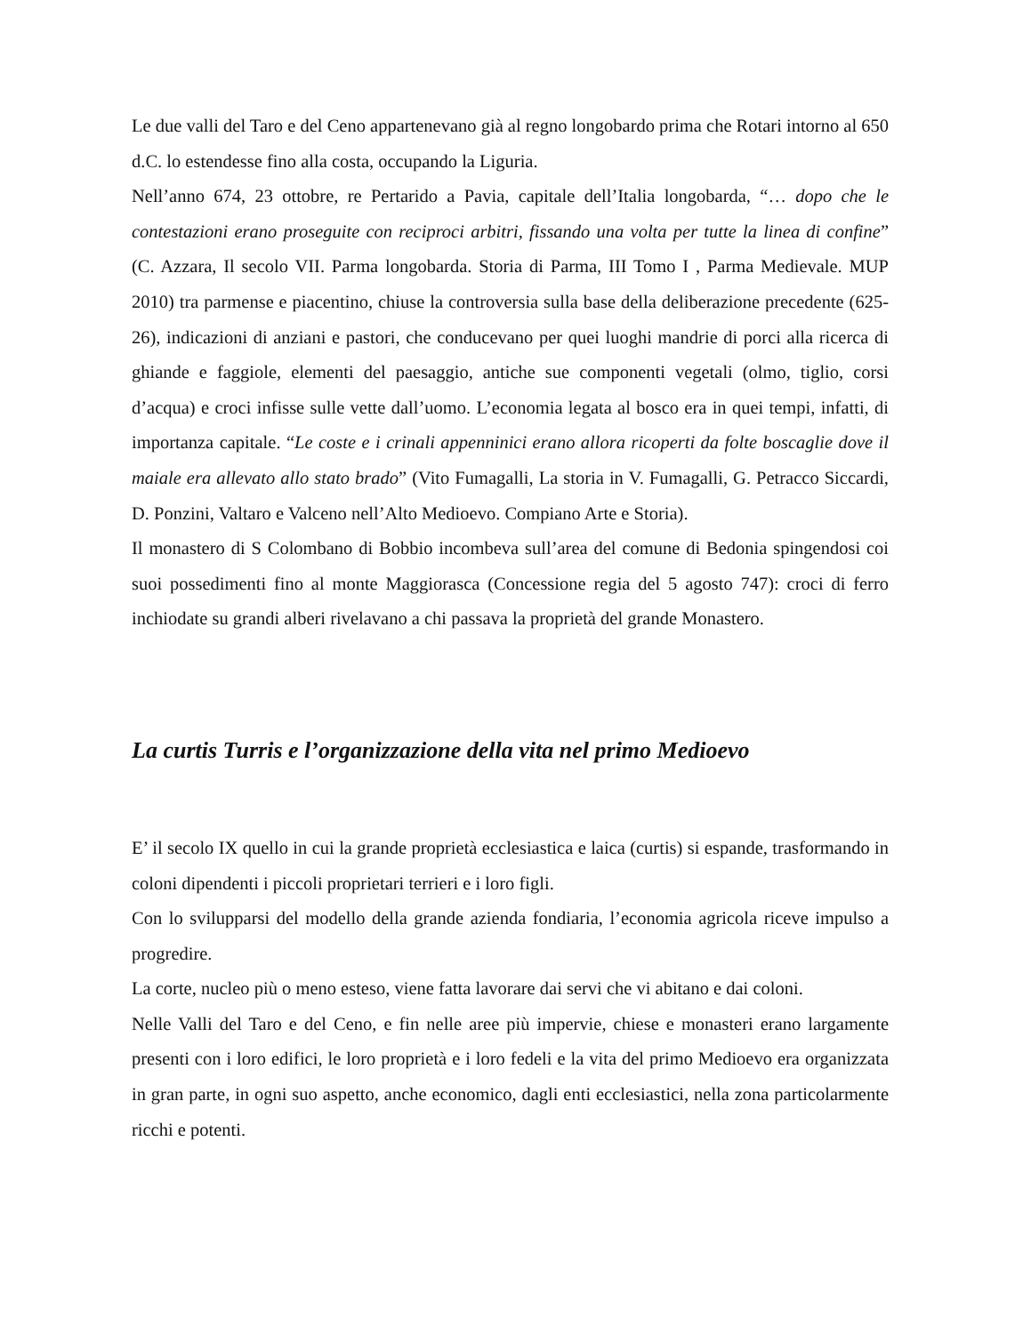Le due valli del Taro e del Ceno appartenevano già al regno longobardo prima che Rotari intorno al 650 d.C. lo estendesse fino alla costa, occupando la Liguria.
Nell’anno 674, 23 ottobre, re Pertarido a Pavia, capitale dell’Italia longobarda, “… dopo che le contestazioni erano proseguite con reciproci arbitri, fissando una volta per tutte la linea di confine” (C. Azzara, Il secolo VII. Parma longobarda. Storia di Parma, III Tomo I , Parma Medievale. MUP 2010) tra parmense e piacentino, chiuse la controversia sulla base della deliberazione precedente (625-26), indicazioni di anziani e pastori, che conducevano per quei luoghi mandrie di porci alla ricerca di ghiande e faggiole, elementi del paesaggio, antiche sue componenti vegetali (olmo, tiglio, corsi d’acqua) e croci infisse sulle vette dall’uomo. L’economia legata al bosco era in quei tempi, infatti, di importanza capitale. “Le coste e i crinali appenninici erano allora ricoperti da folte boscaglie dove il maiale era allevato allo stato brado” (Vito Fumagalli, La storia in V. Fumagalli, G. Petracco Siccardi, D. Ponzini, Valtaro e Valceno nell’Alto Medioevo. Compiano Arte e Storia).
Il monastero di S Colombano di Bobbio incombeva sull’area del comune di Bedonia spingendosi coi suoi possedimenti fino al monte Maggiorasca (Concessione regia del 5 agosto 747): croci di ferro inchiodate su grandi alberi rivelavano a chi passava la proprietà del grande Monastero.
La curtis Turris e l’organizzazione della vita nel primo Medioevo
E’ il secolo IX quello in cui la grande proprietà ecclesiastica e laica (curtis) si espande, trasformando in coloni dipendenti i piccoli proprietari terrieri e i loro figli.
Con lo svilupparsi del modello della grande azienda fondiaria, l’economia agricola riceve impulso a progredire.
La corte, nucleo più o meno esteso, viene fatta lavorare dai servi che vi abitano e dai coloni.
Nelle Valli del Taro e del Ceno, e fin nelle aree più impervie, chiese e monasteri erano largamente presenti con i loro edifici, le loro proprietà e i loro fedeli e la vita del primo Medioevo era organizzata in gran parte, in ogni suo aspetto, anche economico, dagli enti ecclesiastici, nella zona particolarmente ricchi e potenti.